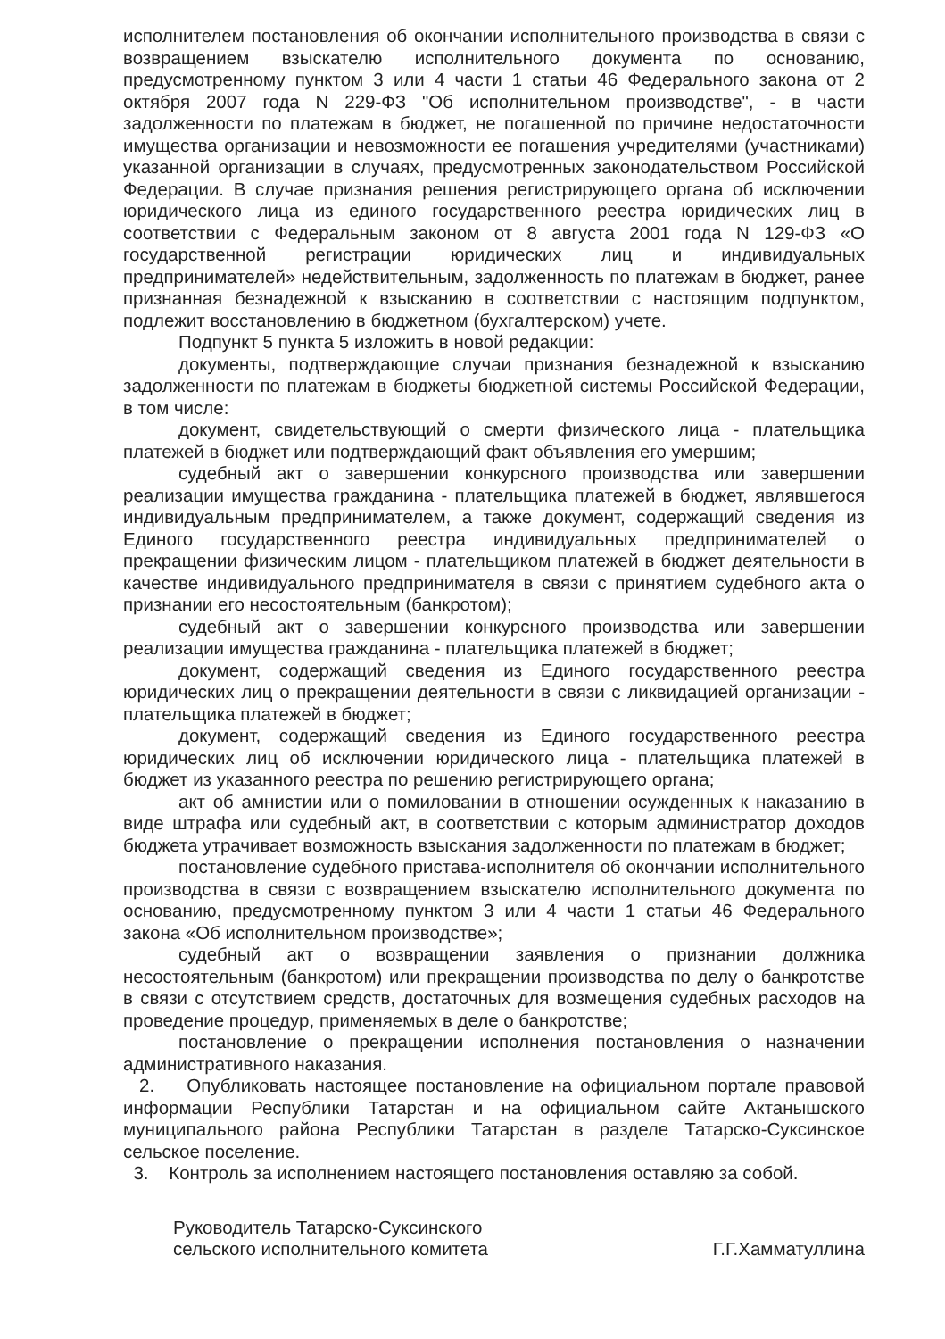исполнителем постановления об окончании исполнительного производства в связи с возвращением взыскателю исполнительного документа по основанию, предусмотренному пунктом 3 или 4 части 1 статьи 46 Федерального закона от 2 октября 2007 года N 229-ФЗ "Об исполнительном производстве", - в части задолженности по платежам в бюджет, не погашенной по причине недостаточности имущества организации и невозможности ее погашения учредителями (участниками) указанной организации в случаях, предусмотренных законодательством Российской Федерации. В случае признания решения регистрирующего органа об исключении юридического лица из единого государственного реестра юридических лиц в соответствии с Федеральным законом от 8 августа 2001 года N 129-ФЗ «О государственной регистрации юридических лиц и индивидуальных предпринимателей» недействительным, задолженность по платежам в бюджет, ранее признанная безнадежной к взысканию в соответствии с настоящим подпунктом, подлежит восстановлению в бюджетном (бухгалтерском) учете.
Подпункт 5 пункта 5 изложить в новой редакции:
документы, подтверждающие случаи признания безнадежной к взысканию задолженности по платежам в бюджеты бюджетной системы Российской Федерации, в том числе:
документ, свидетельствующий о смерти физического лица - плательщика платежей в бюджет или подтверждающий факт объявления его умершим;
судебный акт о завершении конкурсного производства или завершении реализации имущества гражданина - плательщика платежей в бюджет, являвшегося индивидуальным предпринимателем, а также документ, содержащий сведения из Единого государственного реестра индивидуальных предпринимателей о прекращении физическим лицом - плательщиком платежей в бюджет деятельности в качестве индивидуального предпринимателя в связи с принятием судебного акта о признании его несостоятельным (банкротом);
судебный акт о завершении конкурсного производства или завершении реализации имущества гражданина - плательщика платежей в бюджет;
документ, содержащий сведения из Единого государственного реестра юридических лиц о прекращении деятельности в связи с ликвидацией организации - плательщика платежей в бюджет;
документ, содержащий сведения из Единого государственного реестра юридических лиц об исключении юридического лица - плательщика платежей в бюджет из указанного реестра по решению регистрирующего органа;
акт об амнистии или о помиловании в отношении осужденных к наказанию в виде штрафа или судебный акт, в соответствии с которым администратор доходов бюджета утрачивает возможность взыскания задолженности по платежам в бюджет;
постановление судебного пристава-исполнителя об окончании исполнительного производства в связи с возвращением взыскателю исполнительного документа по основанию, предусмотренному пунктом 3 или 4 части 1 статьи 46 Федерального закона «Об исполнительном производстве»;
судебный акт о возвращении заявления о признании должника несостоятельным (банкротом) или прекращении производства по делу о банкротстве в связи с отсутствием средств, достаточных для возмещения судебных расходов на проведение процедур, применяемых в деле о банкротстве;
постановление о прекращении исполнения постановления о назначении административного наказания.
2. Опубликовать настоящее постановление на официальном портале правовой информации Республики Татарстан и на официальном сайте Актанышского муниципального района Республики Татарстан в разделе Татарско-Суксинское сельское поселение.
3. Контроль за исполнением настоящего постановления оставляю за собой.
Руководитель Татарско-Суксинского
сельского исполнительного комитета
Г.Г.Хамматуллина